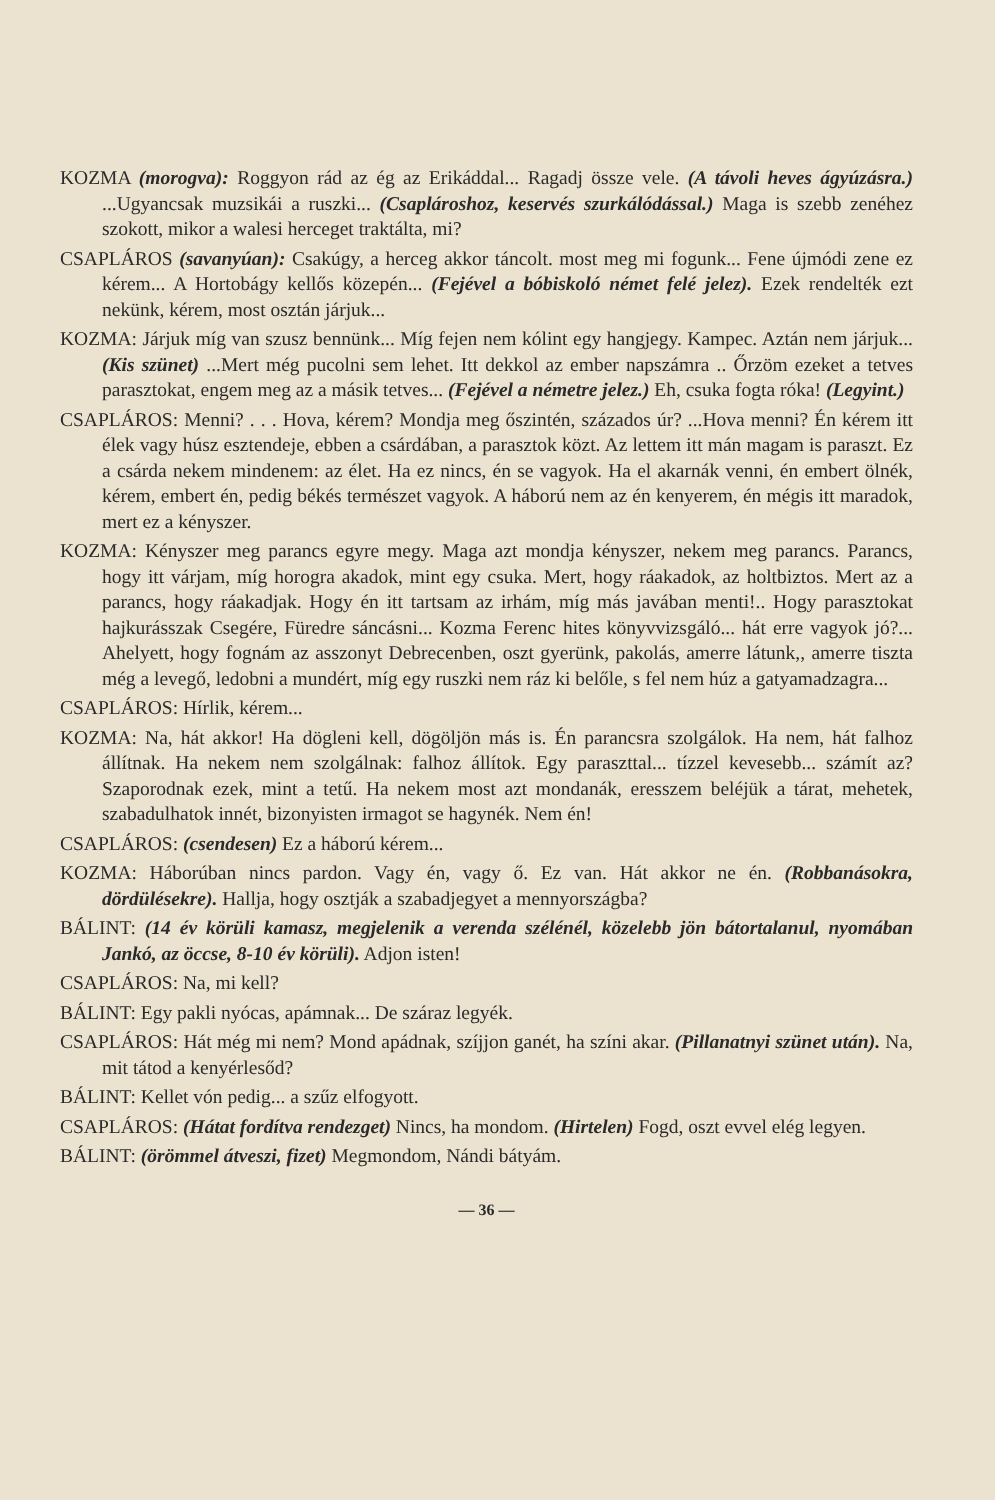KOZMA (morogva): Roggyon rád az ég az Erikáddal... Ragadj össze vele. (A távoli heves ágyúzásra.) ...Ugyancsak muzsikái a ruszki... (Csaplároshoz, keservés szurkálódással.) Maga is szebb zenéhez szokott, mikor a walesi herceget traktálta, mi?
CSAPLÁROS (savanyúan): Csakúgy, a herceg akkor táncolt. most meg mi fogunk... Fene újmódi zene ez kérem... A Hortobágy kellős közepén... (Fejével a bóbiskoló német felé jelez). Ezek rendelték ezt nekünk, kérem, most osztán járjuk...
KOZMA: Járjuk míg van szusz bennünk... Míg fejen nem kólint egy hangjegy. Kampec. Aztán nem járjuk...(Kis szünet) ...Mert még pucolni sem lehet. Itt dekkol az ember napszámra .. Őrzöm ezeket a tetves parasztokat, engem meg az a másik tetves... (Fejével a németre jelez.) Eh, csuka fogta róka! (Legyint.)
CSAPLÁROS: Menni? . . . Hova, kérem? Mondja meg őszintén, százados úr? ...Hova menni? Én kérem itt élek vagy húsz esztendeje, ebben a csárdában, a parasztok közt. Az lettem itt mán magam is paraszt. Ez a csárda nekem mindenem: az élet. Ha ez nincs, én se vagyok. Ha el akarnák venni, én embert ölnék, kérem, embert én, pedig békés természet vagyok. A háború nem az én kenyerem, én mégis itt maradok, mert ez a kényszer.
KOZMA: Kényszer meg parancs egyre megy. Maga azt mondja kényszer, nekem meg parancs. Parancs, hogy itt várjam, míg horogra akadok, mint egy csuka. Mert, hogy ráakadok, az holtbiztos. Mert az a parancs, hogy ráakadjak. Hogy én itt tartsam az irhám, míg más javában menti!.. Hogy parasztokat hajkurásszak Csegére, Füredre sáncásni... Kozma Ferenc hites könyvvizsgáló... hát erre vagyok jó?... Ahelyett, hogy fognám az asszonyt Debrecenben, oszt gyerünk, pakolás, amerre látunk,, amerre tiszta még a levegő, ledobni a mundért, míg egy ruszki nem ráz ki belőle, s fel nem húz a gatyamadzagra...
CSAPLÁROS: Hírlik, kérem...
KOZMA: Na, hát akkor! Ha dögleni kell, dögöljön más is. Én parancsra szolgálok. Ha nem, hát falhoz állítnak. Ha nekem nem szolgálnak: falhoz állítok. Egy paraszttal... tízzel kevesebb... számít az? Szaporodnak ezek, mint a tetű. Ha nekem most azt mondanák, eresszem beléjük a tárat, mehetek, szabadulhatok innét, bizonyisten irmagot se hagynék. Nem én!
CSAPLÁROS: (csendesen) Ez a háború kérem...
KOZMA: Háborúban nincs pardon. Vagy én, vagy ő. Ez van. Hát akkor ne én. (Robbanásokra, dördülésekre). Hallja, hogy osztják a szabadjegyet a mennyországba?
BÁLINT: (14 év körüli kamasz, megjelenik a verenda szélénél, közelebb jön bátortalanul, nyomában Jankó, az öccse, 8-10 év körüli). Adjon isten!
CSAPLÁROS: Na, mi kell?
BÁLINT: Egy pakli nyócas, apámnak... De száraz legyék.
CSAPLÁROS: Hát még mi nem? Mond apádnak, szíjjon ganét, ha színi akar. (Pillanatnyi szünet után). Na, mit tátod a kenyérlesőd?
BÁLINT: Kellet vón pedig... a szűz elfogyott.
CSAPLÁROS: (Hátat fordítva rendezget) Nincs, ha mondom. (Hirtelen) Fogd, oszt evvel elég legyen.
BÁLINT: (örömmel átveszi, fizet) Megmondom, Nándi bátyám.
— 36 —